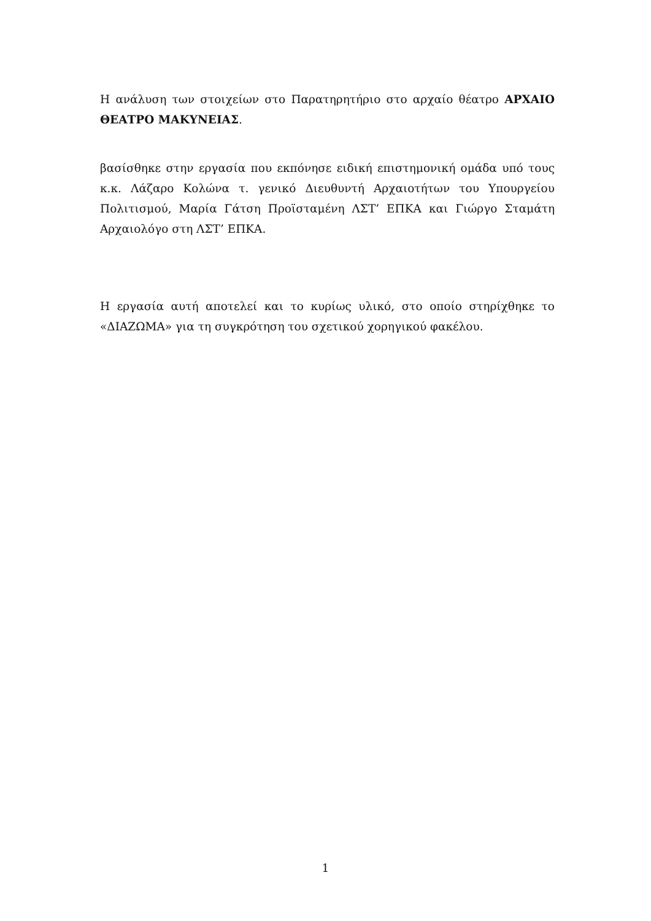Η ανάλυση των στοιχείων στο Παρατηρητήριο στο αρχαίο θέατρο ΑΡΧΑΙΟ ΘΕΑΤΡΟ ΜΑΚΥΝΕΙΑΣ.
βασίσθηκε στην εργασία που εκπόνησε ειδική επιστημονική ομάδα υπό τους κ.κ. Λάζαρο Κολώνα τ. γενικό Διευθυντή Αρχαιοτήτων του Υπουργείου Πολιτισμού, Μαρία Γάτση Προϊσταμένη ΛΣΤ’ ΕΠΚΑ και Γιώργο Σταμάτη Αρχαιολόγο στη ΛΣΤ’ ΕΠΚΑ.
Η εργασία αυτή αποτελεί και το κυρίως υλικό, στο οποίο στηρίχθηκε το «ΔΙΑΖΩΜΑ» για τη συγκρότηση του σχετικού χορηγικού φακέλου.
1